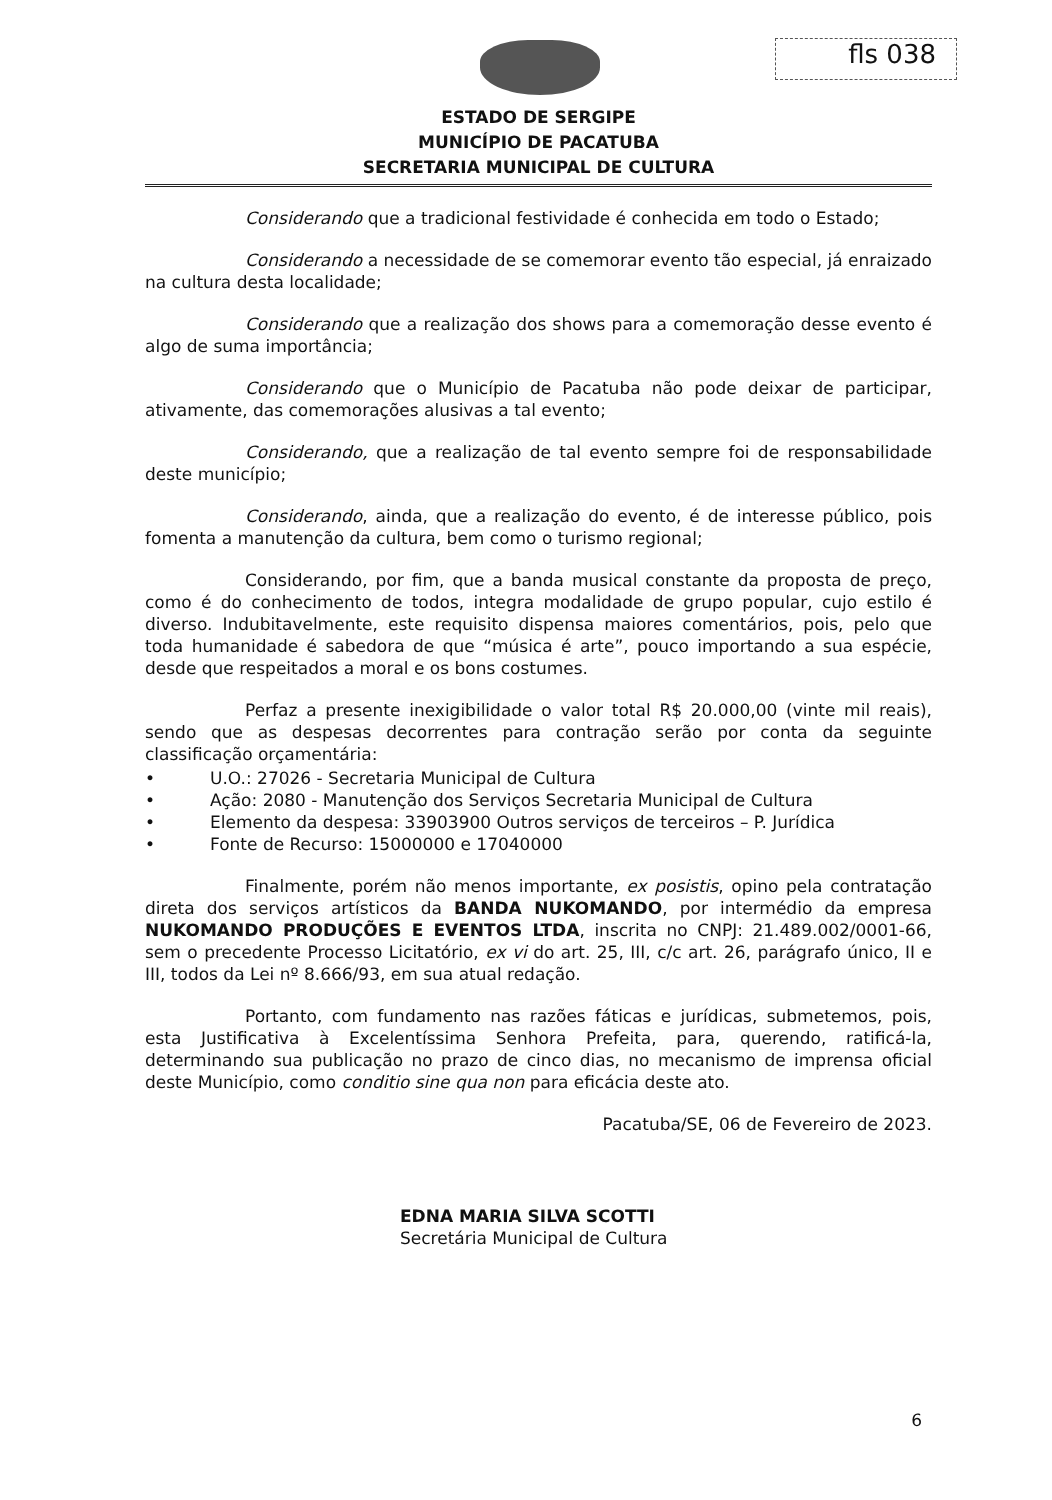fls 038
ESTADO DE SERGIPE
MUNICÍPIO DE PACATUBA
SECRETARIA MUNICIPAL DE CULTURA
Considerando que a tradicional festividade é conhecida em todo o Estado;
Considerando a necessidade de se comemorar evento tão especial, já enraizado na cultura desta localidade;
Considerando que a realização dos shows para a comemoração desse evento é algo de suma importância;
Considerando que o Município de Pacatuba não pode deixar de participar, ativamente, das comemorações alusivas a tal evento;
Considerando, que a realização de tal evento sempre foi de responsabilidade deste município;
Considerando, ainda, que a realização do evento, é de interesse público, pois fomenta a manutenção da cultura, bem como o turismo regional;
Considerando, por fim, que a banda musical constante da proposta de preço, como é do conhecimento de todos, integra modalidade de grupo popular, cujo estilo é diverso. Indubitavelmente, este requisito dispensa maiores comentários, pois, pelo que toda humanidade é sabedora de que “música é arte”, pouco importando a sua espécie, desde que respeitados a moral e os bons costumes.
Perfaz a presente inexigibilidade o valor total R$ 20.000,00 (vinte mil reais), sendo que as despesas decorrentes para contração serão por conta da seguinte classificação orçamentária:
• U.O.: 27026 - Secretaria Municipal de Cultura
• Ação: 2080 - Manutenção dos Serviços Secretaria Municipal de Cultura
• Elemento da despesa: 33903900 Outros serviços de terceiros – P. Jurídica
• Fonte de Recurso: 15000000 e 17040000
Finalmente, porém não menos importante, ex posistis, opino pela contratação direta dos serviços artísticos da BANDA NUKOMANDO, por intermédio da empresa NUKOMANDO PRODUÇÕES E EVENTOS LTDA, inscrita no CNPJ: 21.489.002/0001-66, sem o precedente Processo Licitatório, ex vi do art. 25, III, c/c art. 26, parágrafo único, II e III, todos da Lei nº 8.666/93, em sua atual redação.
Portanto, com fundamento nas razões fáticas e jurídicas, submetemos, pois, esta Justificativa à Excelentíssima Senhora Prefeita, para, querendo, ratificá-la, determinando sua publicação no prazo de cinco dias, no mecanismo de imprensa oficial deste Município, como conditio sine qua non para eficácia deste ato.
Pacatuba/SE, 06 de Fevereiro de 2023.
EDNA MARIA SILVA SCOTTI
Secretária Municipal de Cultura
6